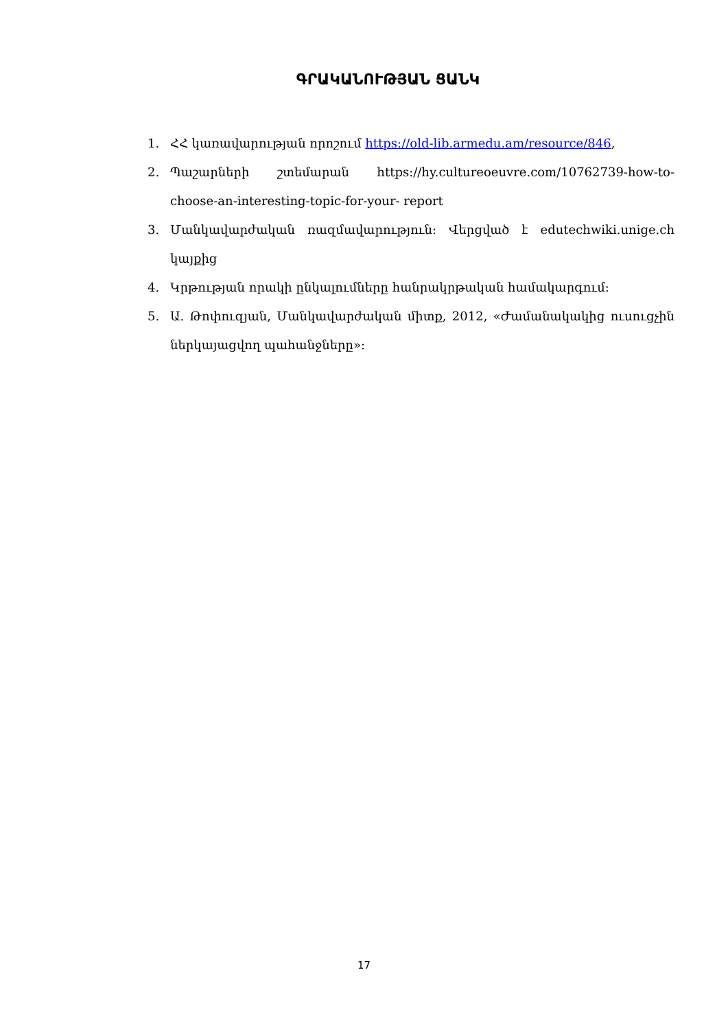ԳՐԱԿԱՆՈՒԹՅԱՆ ՑԱՆԿ
1. ՀՀ կառավարության որոշում https://old-lib.armedu.am/resource/846,
2. Պաշարների շտեմարան https://hy.cultureoeuvre.com/10762739-how-to-choose-an-interesting-topic-for-your- report
3. Մանկավարժական ռազմավարություն: Վերցված է edutechwiki.unige.ch կայքից
4. Կրթության որակի ընկալումները հանրակրթական համակարգում:
5. Ա. Թոփուզյան, Մանկավարժական միտք, 2012, «Ժամանակակից ուսուցչին ներկայացվող պահանջները»:
17